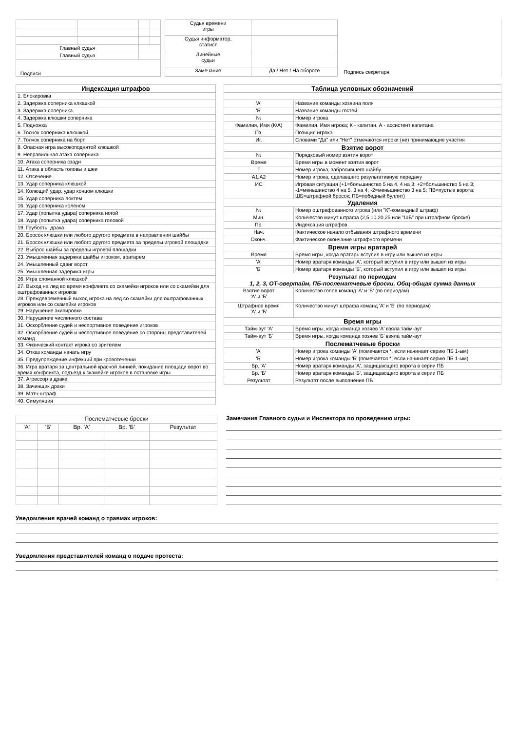| Главный судья | | | |
| Главный судья | | | |
| Подписи | | | |
| Судья времени игры | | |
| Судья информатор, статист | | |
| Линейные судьи | | |
| Замечание | Да / Нет / На обороте | |
Подпись секретаря
| Индексация штрафов |
| 1. Блокировка |
| 2. Задержка соперника клюшкой |
| 3. Задержка соперника |
| 4. Задержка клюшки соперника |
| 5. Подножка |
| 6. Толчок соперника клюшкой |
| 7. Толчок соперника на борт |
| 8. Опасная игра высокоподнятой клюшкой |
| 9. Неправильная атака соперника |
| 10. Атака соперника сзади |
| 11. Атака в область головы и шеи |
| 12. Отсечение |
| 13. Удар соперника клюшкой |
| 14. Колющий удар, удар концом клюшки |
| 15. Удар соперника локтем |
| 16. Удар соперника коленом |
| 17. Удар (попытка удара) соперника ногой |
| 18. Удар (попытка удара) соперника головой |
| 19. Грубость, драка |
| 20. Бросок клюшки или любого другого предмета в направлении шайбы |
| 21. Бросок клюшки или любого другого предмета за пределы игровой площадки |
| 22. Выброс шайбы за пределы игровой площадки |
| 23. Умышленная задержка шайбы игроком, вратарем |
| 24. Умышленный сдвиг ворот |
| 25. Умышленная задержка игры |
| 26. Игра сломанной клюшкой |
| 27. Выход на лед во время конфликта со скамейки игроков или со скамейки для оштрафованных игроков |
| 28. Преждевременный выход игрока на лед со скамейки для оштрафованных игроков или со скамейки игроков |
| 29. Нарушение экипировки |
| 30. Нарушение численного состава |
| 31. Оскорбление судей и неспортивное поведение игроков |
| 32. Оскорбление судей и неспортивное поведение со стороны представителей команд |
| 33. Физический контакт игрока со зрителем |
| 34. Отказ команды начать игру |
| 35. Предупреждение инфекций при кровотечении |
| 36. Игра вратаря за центральной красной линией, покидание площади ворот во время конфликта, подъезд к скамейке игроков в остановке игры |
| 37. Агрессор в драке |
| 38. Зачинщик драки |
| 39. Матч-штраф |
| 40. Симуляция |
| Таблица условных обозначений | |
| 'А' | Название команды хозяина поля |
| 'Б' | Название команды гостей |
| № | Номер игрока |
| Фамилия, Имя (К/А) | Фамилия, Имя игрока; К - капитан, А - ассистент капитана |
| Пз. | Позиция игрока |
| Иг. | Словами "Да" или "Нет" отмечаются игроки (не) принимающие участия |
| Взятие ворот | |
| № | Порядковый номер взятия ворот |
| Время | Время игры в момент взятия ворот |
| Г | Номер игрока, забросившего шайбу |
| А1,А2 | Номер игрока, сделавшего результативную передачу |
| ИС | Игровая ситуация (+1=большинство 5 на 4, 4 на 3; +2=большинство 5 на 3; -1=меньшинство 4 на 5, 3 на 4; -2=меньшинство 3 на 5; ПВ=пустые ворота; ШБ=штрафной бросок; ПБ=победный буллит) |
| Удаления | |
| № | Номер оштрафованного игрока (или "К"-командный штраф) |
| Мин. | Количество минут штрафа (2,5,10,20,25 или "ШБ" при штрафном броске) |
| Пр. | Индексация штрафов |
| Нач. | Фактическое начало отбывания штрафного времени |
| Оконч. | Фактическое окончание штрафного времени |
| Время игры вратарей | |
| Время | Время игры, когда вратарь вступил в игру или вышел из игры |
| 'А' | Номер вратаря команды 'А', который вступил в игру или вышел из игры |
| 'Б' | Номер вратаря команды 'Б', который вступил в игру или вышел из игры |
| Результат по периодам 1, 2, 3, ОТ-овертайм, ПБ-послематчевые броски, Общ-общая сумма данных | |
| Взятие ворот 'А' и 'Б' | Количество голов команд 'А' и 'Б' (по периодам) |
| Штрафное время 'А' и 'Б' | Количество минут штрафа команд 'А' и 'Б' (по периодам) |
| Время игры | |
| Тайм-аут 'А' | Время игры, когда команда хозяев 'А' взяла тайм-аут |
| Тайм-аут 'Б' | Время игры, когда команда хозяев 'Б' взяла тайм-аут |
| Послематчевые броски | |
| 'А' | Номер игрока команды 'А' (помечается *, если начинает серию ПБ 1-ым) |
| 'Б' | Номер игрока команды 'Б' (помечается *, если начинает серию ПБ 1-ым) |
| Бр. 'А' | Номер вратаря команды 'А', защищающего ворота в серии ПБ |
| Бр. 'Б' | Номер вратаря команды 'Б', защищающего ворота в серии ПБ |
| Результат | Результат после выполнения ПБ |
| Послематчевые броски | | | | |
| 'А' | 'Б' | Вр. 'А' | Вр. 'Б' | Результат |
Замечания Главного судьи и Инспектора по проведению игры:
Уведомления врачей команд о травмах игроков:
Уведомления представителей команд о подаче протеста: